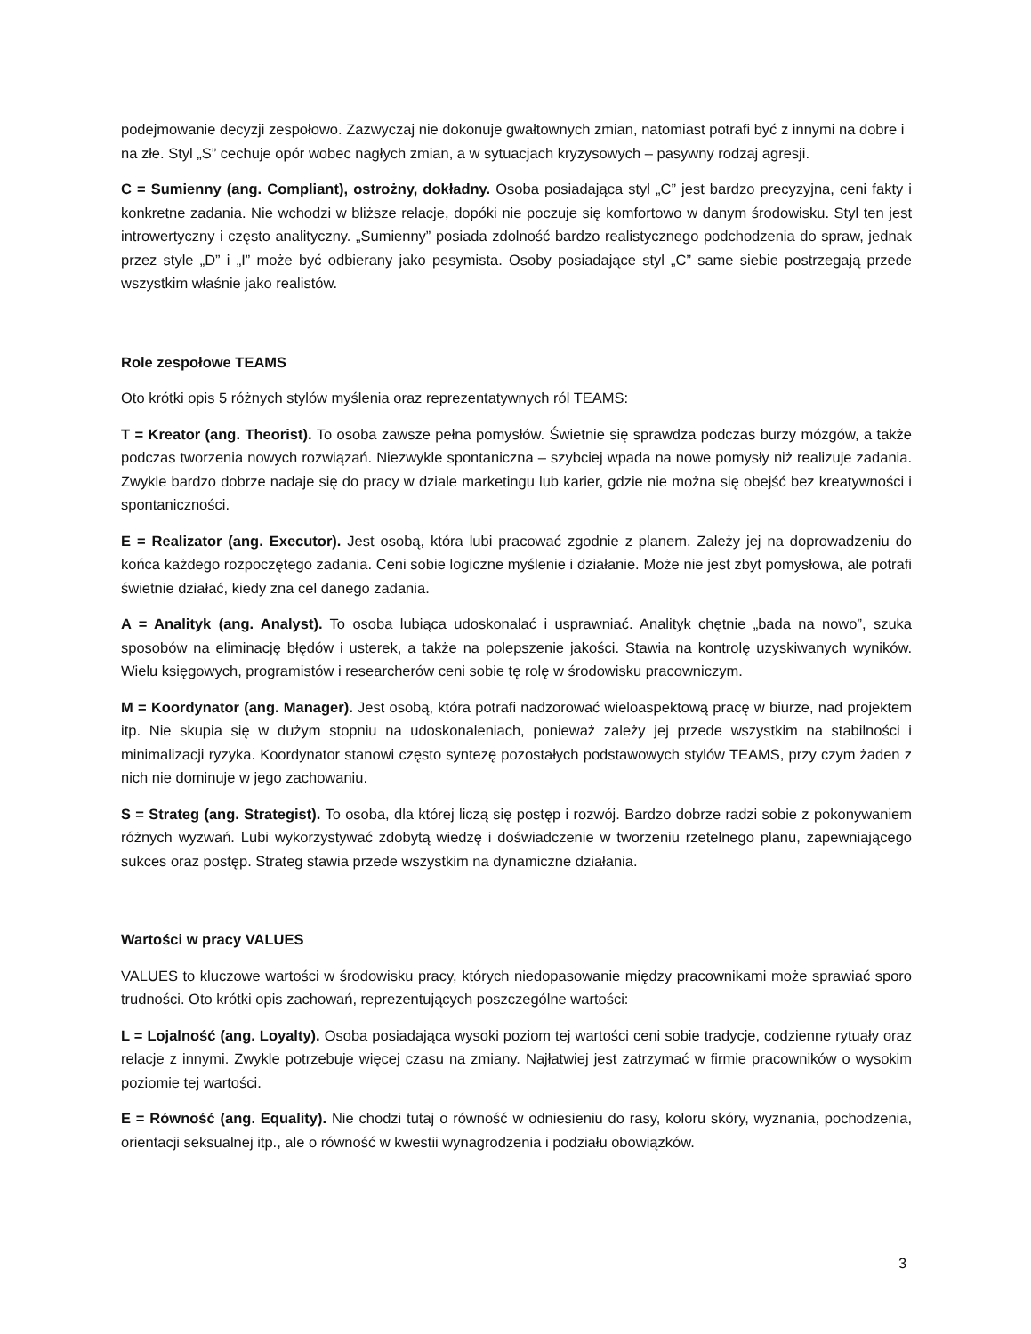podejmowanie decyzji zespołowo. Zazwyczaj nie dokonuje gwałtownych zmian, natomiast potrafi być z innymi na dobre i na złe. Styl „S” cechuje opór wobec nagłych zmian, a w sytuacjach kryzysowych – pasywny rodzaj agresji.
C = Sumienny (ang. Compliant), ostrożny, dokładny. Osoba posiadająca styl „C” jest bardzo precyzyjna, ceni fakty i konkretne zadania. Nie wchodzi w bliższe relacje, dopóki nie poczuje się komfortowo w danym środowisku. Styl ten jest introwertyczny i często analityczny. „Sumienny” posiada zdolność bardzo realistycznego podchodzenia do spraw, jednak przez style „D” i „I” może być odbierany jako pesymista. Osoby posiadające styl „C” same siebie postrzegają przede wszystkim właśnie jako realistów.
Role zespołowe TEAMS
Oto krótki opis 5 różnych stylów myślenia oraz reprezentatywnych ról TEAMS:
T = Kreator (ang. Theorist). To osoba zawsze pełna pomysłów. Świetnie się sprawdza podczas burzy mózgów, a także podczas tworzenia nowych rozwiązań. Niezwykle spontaniczna – szybciej wpada na nowe pomysły niż realizuje zadania. Zwykle bardzo dobrze nadaje się do pracy w dziale marketingu lub karier, gdzie nie można się obejść bez kreatywności i spontaniczności.
E = Realizator (ang. Executor). Jest osobą, która lubi pracować zgodnie z planem. Zależy jej na doprowadzeniu do końca każdego rozpoczętego zadania. Ceni sobie logiczne myślenie i działanie. Może nie jest zbyt pomysłowa, ale potrafi świetnie działać, kiedy zna cel danego zadania.
A = Analityk (ang. Analyst). To osoba lubiąca udoskonalać i usprawniać. Analityk chętnie „bada na nowo”, szuka sposobów na eliminację błędów i usterek, a także na polepszenie jakości. Stawia na kontrolę uzyskiwanych wyników. Wielu księgowych, programistów i researcherów ceni sobie tę rolę w środowisku pracowniczym.
M = Koordynator (ang. Manager). Jest osobą, która potrafi nadzorować wieloaspektową pracę w biurze, nad projektem itp. Nie skupia się w dużym stopniu na udoskonaleniach, ponieważ zależy jej przede wszystkim na stabilności i minimalizacji ryzyka. Koordynator stanowi często syntezę pozostałych podstawowych stylów TEAMS, przy czym żaden z nich nie dominuje w jego zachowaniu.
S = Strateg (ang. Strategist). To osoba, dla której liczą się postęp i rozwój. Bardzo dobrze radzi sobie z pokonywaniem różnych wyzwań. Lubi wykorzystywać zdobytą wiedzę i doświadczenie w tworzeniu rzetelnego planu, zapewniającego sukces oraz postęp. Strateg stawia przede wszystkim na dynamiczne działania.
Wartości w pracy VALUES
VALUES to kluczowe wartości w środowisku pracy, których niedopasowanie między pracownikami może sprawiać sporo trudności. Oto krótki opis zachowań, reprezentujących poszczególne wartości:
L = Lojalność (ang. Loyalty). Osoba posiadająca wysoki poziom tej wartości ceni sobie tradycje, codzienne rytuały oraz relacje z innymi. Zwykle potrzebuje więcej czasu na zmiany. Najłatwiej jest zatrzymać w firmie pracowników o wysokim poziomie tej wartości.
E = Równość (ang. Equality). Nie chodzi tutaj o równość w odniesieniu do rasy, koloru skóry, wyznania, pochodzenia, orientacji seksualnej itp., ale o równość w kwestii wynagrodzenia i podziału obowiązków.
3